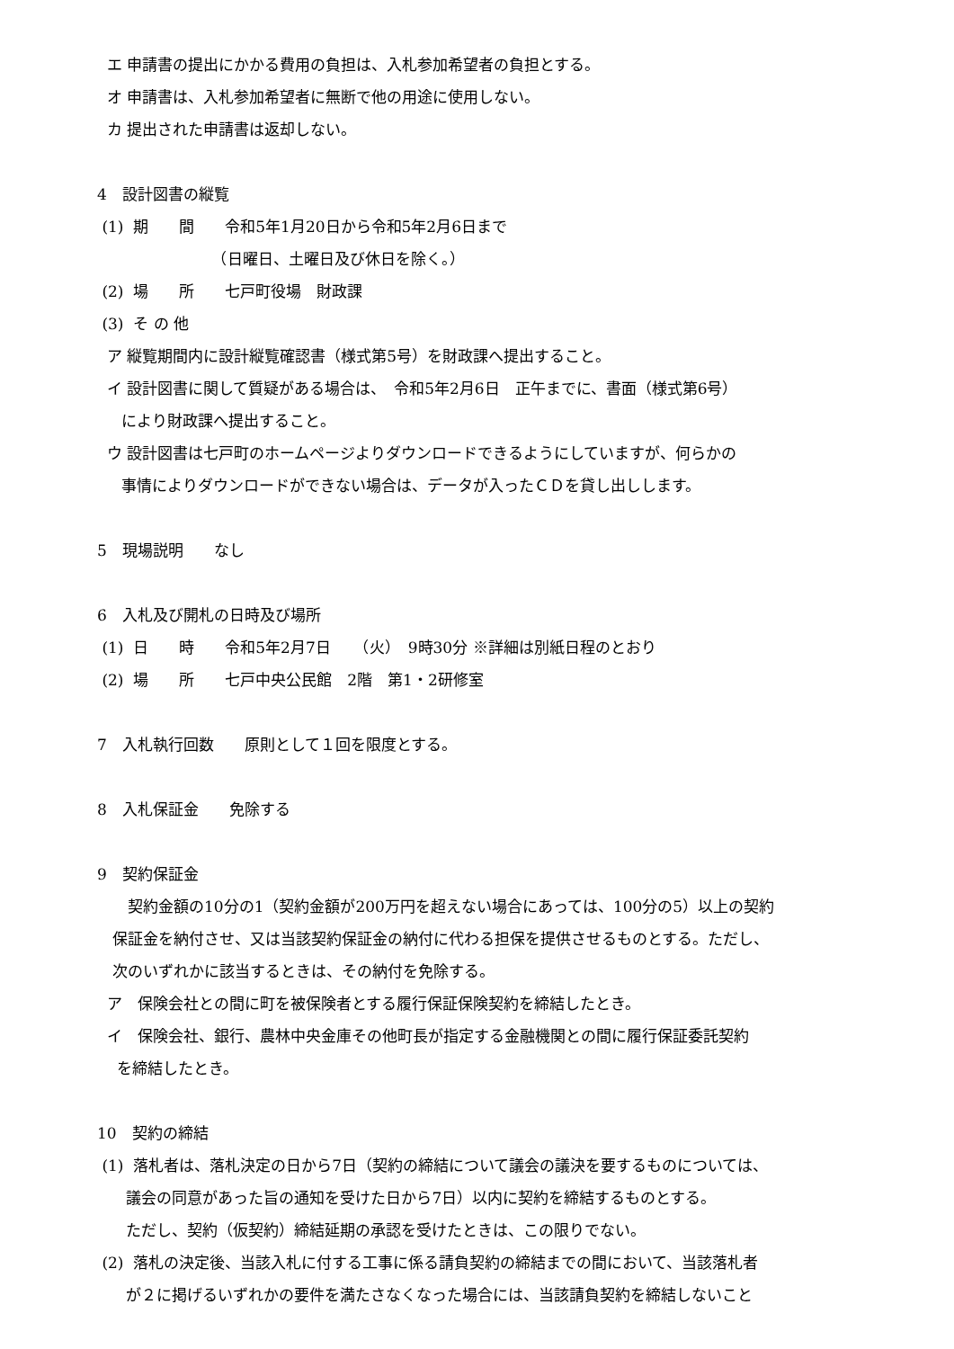エ 申請書の提出にかかる費用の負担は、入札参加希望者の負担とする。
オ 申請書は、入札参加希望者に無断で他の用途に使用しない。
カ 提出された申請書は返却しない。
4　設計図書の縦覧
(1) 期　　間　　令和5年1月20日から令和5年2月6日まで
　　　　　　　　（日曜日、土曜日及び休日を除く。）
(2) 場　　所　　七戸町役場　財政課
(3) そ の 他
ア 縦覧期間内に設計縦覧確認書（様式第5号）を財政課へ提出すること。
イ 設計図書に関して質疑がある場合は、　令和5年2月6日　正午までに、書面（様式第6号）
により財政課へ提出すること。
ウ 設計図書は七戸町のホームページよりダウンロードできるようにしていますが、何らかの
事情によりダウンロードができない場合は、データが入ったＣＤを貸し出しします。
5　現場説明　　なし
6　入札及び開札の日時及び場所
(1) 日　　時　　令和5年2月7日　　（火）　9時30分 ※詳細は別紙日程のとおり
(2) 場　　所　　七戸中央公民館　2階　第1・2研修室
7　入札執行回数　　原則として１回を限度とする。
8　入札保証金　　免除する
9　契約保証金
　　契約金額の10分の1（契約金額が200万円を超えない場合にあっては、100分の5）以上の契約
　保証金を納付させ、又は当該契約保証金の納付に代わる担保を提供させるものとする。ただし、
　次のいずれかに該当するときは、その納付を免除する。
ア　保険会社との間に町を被保険者とする履行保証保険契約を締結したとき。
イ　保険会社、銀行、農林中央金庫その他町長が指定する金融機関との間に履行保証委託契約
を締結したとき。
10　契約の締結
(1) 落札者は、落札決定の日から7日（契約の締結について議会の議決を要するものについては、
議会の同意があった旨の通知を受けた日から7日）以内に契約を締結するものとする。
ただし、契約（仮契約）締結延期の承認を受けたときは、この限りでない。
(2) 落札の決定後、当該入札に付する工事に係る請負契約の締結までの間において、当該落札者
が２に掲げるいずれかの要件を満たさなくなった場合には、当該請負契約を締結しないこと